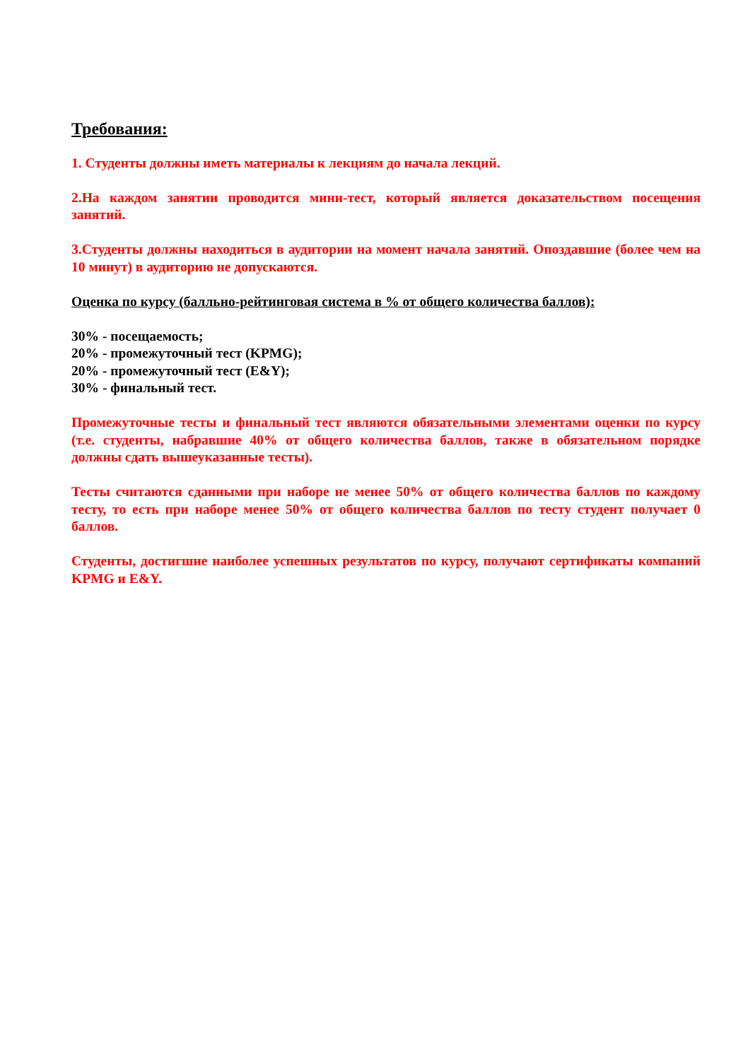Требования:
1. Студенты должны иметь материалы к лекциям до начала лекций.
2.На каждом занятии проводится мини-тест, который является доказательством посещения занятий.
3.Студенты должны находиться в аудитории на момент начала занятий. Опоздавшие (более чем на 10 минут) в аудиторию не допускаются.
Оценка по курсу (балльно-рейтинговая система в % от общего количества баллов):
30% - посещаемость;
20% - промежуточный тест (KPMG);
20% - промежуточный тест (E&Y);
30% - финальный тест.
Промежуточные тесты и финальный тест являются обязательными элементами оценки по курсу (т.е. студенты, набравшие 40% от общего количества баллов, также в обязательном порядке должны сдать вышеуказанные тесты).
Тесты считаются сданными при наборе не менее 50% от общего количества баллов по каждому тесту, то есть при наборе менее 50% от общего количества баллов по тесту студент получает 0 баллов.
Студенты, достигшие наиболее успешных результатов по курсу, получают сертификаты компаний KPMG и E&Y.